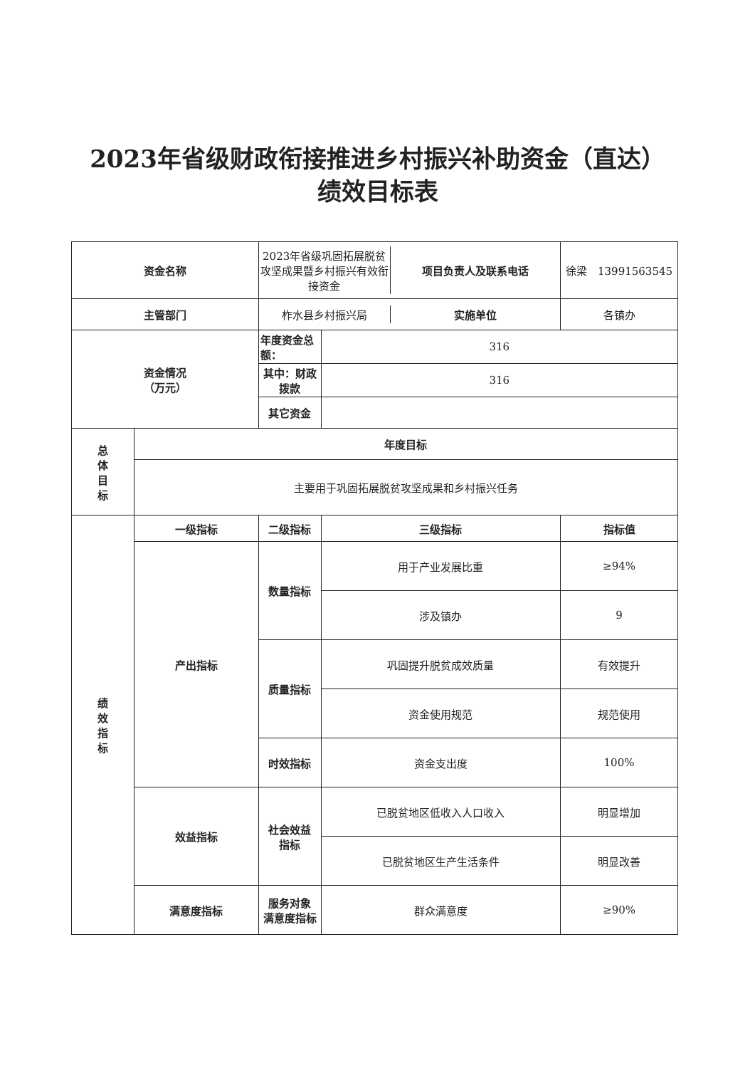2023年省级财政衔接推进乡村振兴补助资金（直达）
绩效目标表
| 资金名称 | | / 2023年省级巩固拓展脱贫攻坚成果暨乡村振兴有效衔接资金 / 项目负责人及联系电话 / | | 徐梁 13991563545 |
| 主管部门 | | / 柞水县乡村振兴局 / 实施单位 / | | 各镇办 |
| 资金情况 （万元） | | 年度资金总额： | 316 | |
| | | 其中：财政拨款 | 316 | |
| | | 其它资金 | | |
| 总 体 目 标 | 年度目标 | | | |
| | 主要用于巩固拓展脱贫攻坚成果和乡村振兴任务 | | | |
| 绩 效 指 标 | 一级指标 | 二级指标 | 三级指标 | 指标值 |
| | 产出指标 | 数量指标 | 用于产业发展比重 | ≥94% |
| | | | 涉及镇办 | 9 |
| | | 质量指标 | 巩固提升脱贫成效质量 | 有效提升 |
| | | | 资金使用规范 | 规范使用 |
| | | 时效指标 | 资金支出度 | 100% |
| | 效益指标 | 社会效益 指标 | 已脱贫地区低收入人口收入 | 明显增加 |
| | | | 已脱贫地区生产生活条件 | 明显改善 |
| | 满意度指标 | 服务对象 满意度指标 | 群众满意度 | ≥90% |